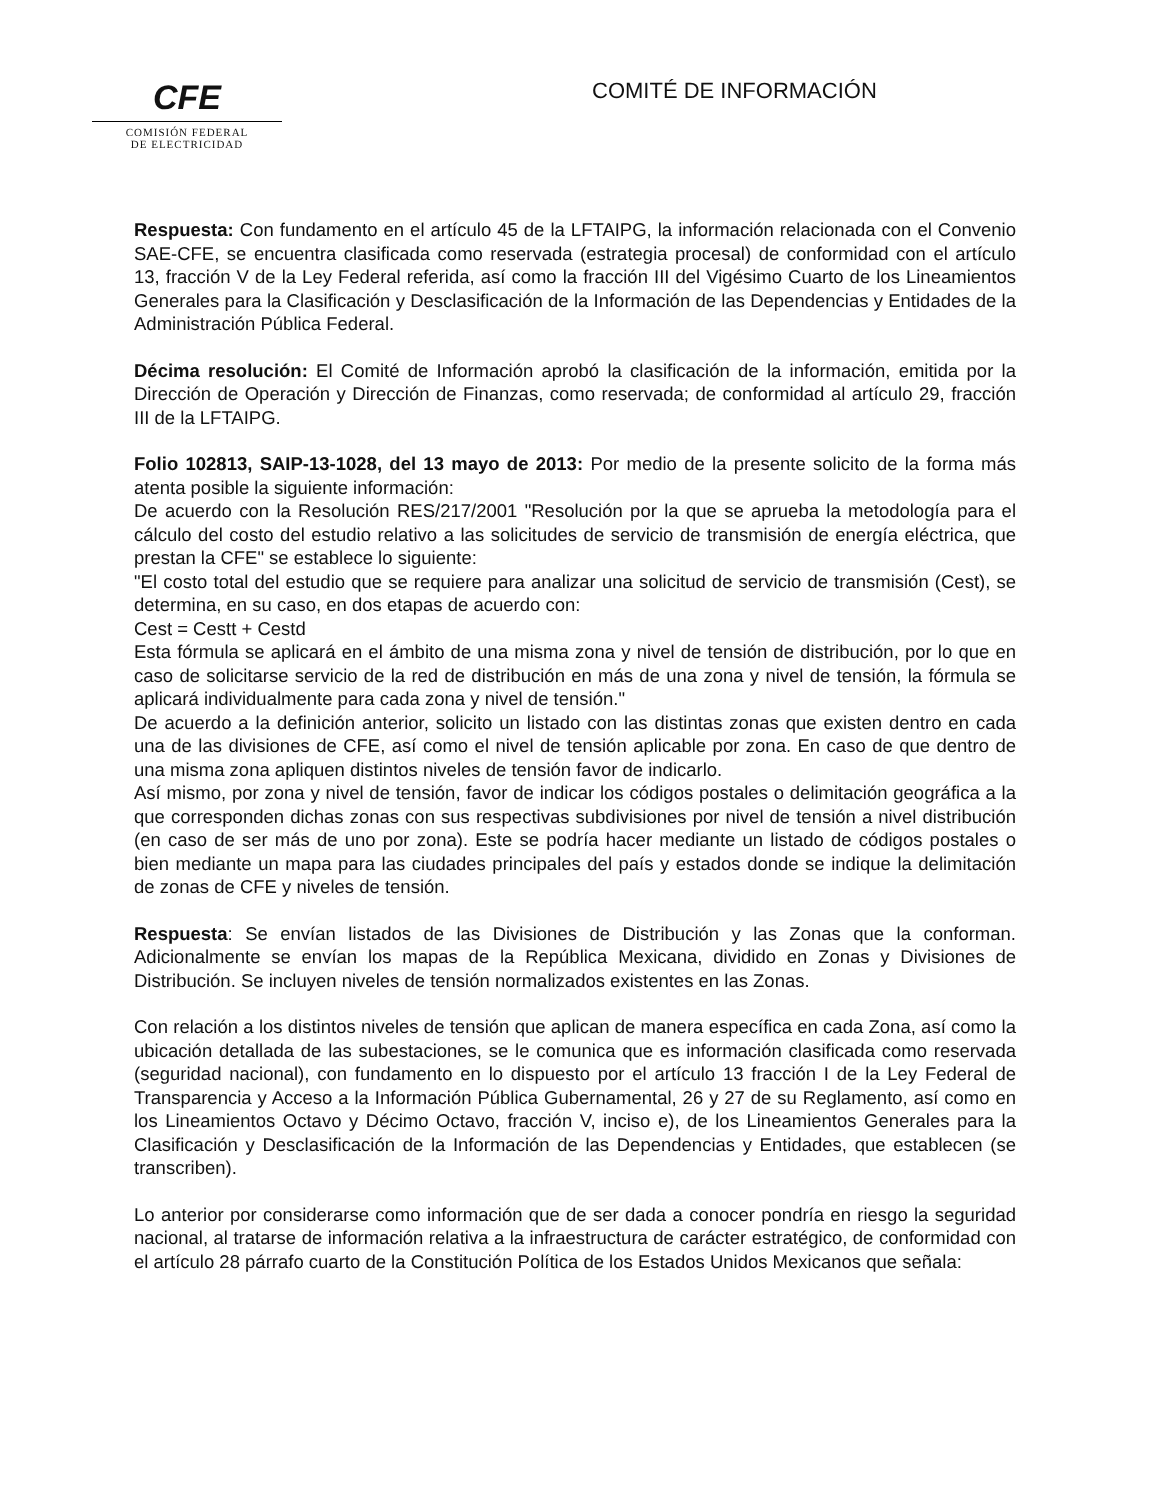CFE
COMISIÓN FEDERAL
DE ELECTRICIDAD
COMITÉ DE INFORMACIÓN
Respuesta: Con fundamento en el artículo 45 de la LFTAIPG, la información relacionada con el Convenio SAE-CFE, se encuentra clasificada como reservada (estrategia procesal) de conformidad con el artículo 13, fracción V de la Ley Federal referida, así como la fracción III del Vigésimo Cuarto de los Lineamientos Generales para la Clasificación y Desclasificación de la Información de las Dependencias y Entidades de la Administración Pública Federal.
Décima resolución: El Comité de Información aprobó la clasificación de la información, emitida por la Dirección de Operación y Dirección de Finanzas, como reservada; de conformidad al artículo 29, fracción III de la LFTAIPG.
Folio 102813, SAIP-13-1028, del 13 mayo de 2013: Por medio de la presente solicito de la forma más atenta posible la siguiente información:
De acuerdo con la Resolución RES/217/2001 "Resolución por la que se aprueba la metodología para el cálculo del costo del estudio relativo a las solicitudes de servicio de transmisión de energía eléctrica, que prestan la CFE" se establece lo siguiente:
"El costo total del estudio que se requiere para analizar una solicitud de servicio de transmisión (Cest), se determina, en su caso, en dos etapas de acuerdo con:
Cest = Cestt + Cestd
Esta fórmula se aplicará en el ámbito de una misma zona y nivel de tensión de distribución, por lo que en caso de solicitarse servicio de la red de distribución en más de una zona y nivel de tensión, la fórmula se aplicará individualmente para cada zona y nivel de tensión."
De acuerdo a la definición anterior, solicito un listado con las distintas zonas que existen dentro en cada una de las divisiones de CFE, así como el nivel de tensión aplicable por zona. En caso de que dentro de una misma zona apliquen distintos niveles de tensión favor de indicarlo.
Así mismo, por zona y nivel de tensión, favor de indicar los códigos postales o delimitación geográfica a la que corresponden dichas zonas con sus respectivas subdivisiones por nivel de tensión a nivel distribución (en caso de ser más de uno por zona). Este se podría hacer mediante un listado de códigos postales o bien mediante un mapa para las ciudades principales del país y estados donde se indique la delimitación de zonas de CFE y niveles de tensión.
Respuesta: Se envían listados de las Divisiones de Distribución y las Zonas que la conforman. Adicionalmente se envían los mapas de la República Mexicana, dividido en Zonas y Divisiones de Distribución. Se incluyen niveles de tensión normalizados existentes en las Zonas.
Con relación a los distintos niveles de tensión que aplican de manera específica en cada Zona, así como la ubicación detallada de las subestaciones, se le comunica que es información clasificada como reservada (seguridad nacional), con fundamento en lo dispuesto por el artículo 13 fracción I de la Ley Federal de Transparencia y Acceso a la Información Pública Gubernamental, 26 y 27 de su Reglamento, así como en los Lineamientos Octavo y Décimo Octavo, fracción V, inciso e), de los Lineamientos Generales para la Clasificación y Desclasificación de la Información de las Dependencias y Entidades, que establecen (se transcriben).
Lo anterior por considerarse como información que de ser dada a conocer pondría en riesgo la seguridad nacional, al tratarse de información relativa a la infraestructura de carácter estratégico, de conformidad con el artículo 28 párrafo cuarto de la Constitución Política de los Estados Unidos Mexicanos que señala: